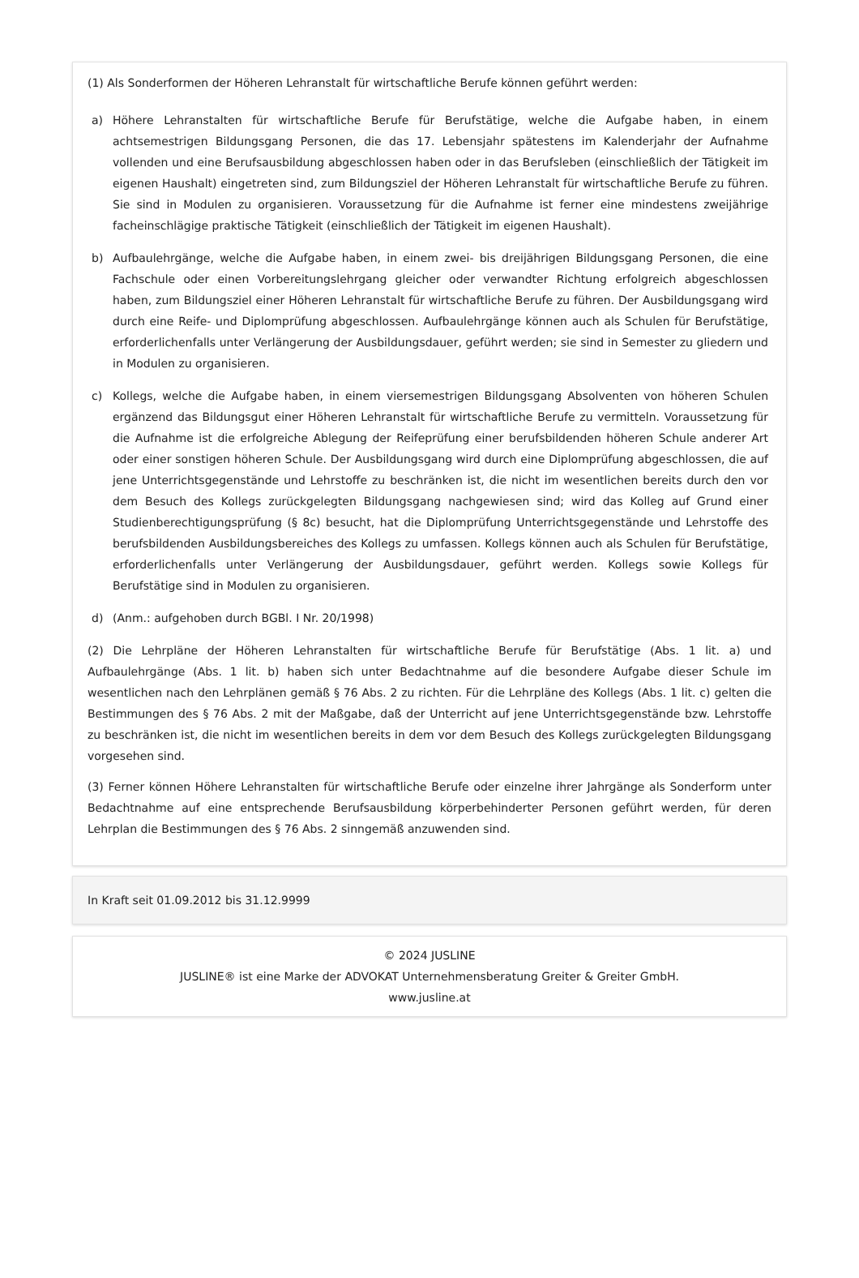(1) Als Sonderformen der Höheren Lehranstalt für wirtschaftliche Berufe können geführt werden:
a) Höhere Lehranstalten für wirtschaftliche Berufe für Berufstätige, welche die Aufgabe haben, in einem achtsemestrigen Bildungsgang Personen, die das 17. Lebensjahr spätestens im Kalenderjahr der Aufnahme vollenden und eine Berufsausbildung abgeschlossen haben oder in das Berufsleben (einschließlich der Tätigkeit im eigenen Haushalt) eingetreten sind, zum Bildungsziel der Höheren Lehranstalt für wirtschaftliche Berufe zu führen. Sie sind in Modulen zu organisieren. Voraussetzung für die Aufnahme ist ferner eine mindestens zweijährige facheinschlägige praktische Tätigkeit (einschließlich der Tätigkeit im eigenen Haushalt).
b) Aufbaulehrgänge, welche die Aufgabe haben, in einem zwei- bis dreijährigen Bildungsgang Personen, die eine Fachschule oder einen Vorbereitungslehrgang gleicher oder verwandter Richtung erfolgreich abgeschlossen haben, zum Bildungsziel einer Höheren Lehranstalt für wirtschaftliche Berufe zu führen. Der Ausbildungsgang wird durch eine Reife- und Diplomprüfung abgeschlossen. Aufbaulehrgänge können auch als Schulen für Berufstätige, erforderlichenfalls unter Verlängerung der Ausbildungsdauer, geführt werden; sie sind in Semester zu gliedern und in Modulen zu organisieren.
c) Kollegs, welche die Aufgabe haben, in einem viersemestrigen Bildungsgang Absolventen von höheren Schulen ergänzend das Bildungsgut einer Höheren Lehranstalt für wirtschaftliche Berufe zu vermitteln. Voraussetzung für die Aufnahme ist die erfolgreiche Ablegung der Reifeprüfung einer berufsbildenden höheren Schule anderer Art oder einer sonstigen höheren Schule. Der Ausbildungsgang wird durch eine Diplomprüfung abgeschlossen, die auf jene Unterrichtsgegenstände und Lehrstoffe zu beschränken ist, die nicht im wesentlichen bereits durch den vor dem Besuch des Kollegs zurückgelegten Bildungsgang nachgewiesen sind; wird das Kolleg auf Grund einer Studienberechtigungsprüfung (§ 8c) besucht, hat die Diplomprüfung Unterrichtsgegenstände und Lehrstoffe des berufsbildenden Ausbildungsbereiches des Kollegs zu umfassen. Kollegs können auch als Schulen für Berufstätige, erforderlichenfalls unter Verlängerung der Ausbildungsdauer, geführt werden. Kollegs sowie Kollegs für Berufstätige sind in Modulen zu organisieren.
d) (Anm.: aufgehoben durch BGBl. I Nr. 20/1998)
(2) Die Lehrpläne der Höheren Lehranstalten für wirtschaftliche Berufe für Berufstätige (Abs. 1 lit. a) und Aufbaulehrgänge (Abs. 1 lit. b) haben sich unter Bedachtnahme auf die besondere Aufgabe dieser Schule im wesentlichen nach den Lehrplänen gemäß § 76 Abs. 2 zu richten. Für die Lehrpläne des Kollegs (Abs. 1 lit. c) gelten die Bestimmungen des § 76 Abs. 2 mit der Maßgabe, daß der Unterricht auf jene Unterrichtsgegenstände bzw. Lehrstoffe zu beschränken ist, die nicht im wesentlichen bereits in dem vor dem Besuch des Kollegs zurückgelegten Bildungsgang vorgesehen sind.
(3) Ferner können Höhere Lehranstalten für wirtschaftliche Berufe oder einzelne ihrer Jahrgänge als Sonderform unter Bedachtnahme auf eine entsprechende Berufsausbildung körperbehinderter Personen geführt werden, für deren Lehrplan die Bestimmungen des § 76 Abs. 2 sinngemäß anzuwenden sind.
In Kraft seit 01.09.2012 bis 31.12.9999
© 2024 JUSLINE
JUSLINE® ist eine Marke der ADVOKAT Unternehmensberatung Greiter & Greiter GmbH.
www.jusline.at